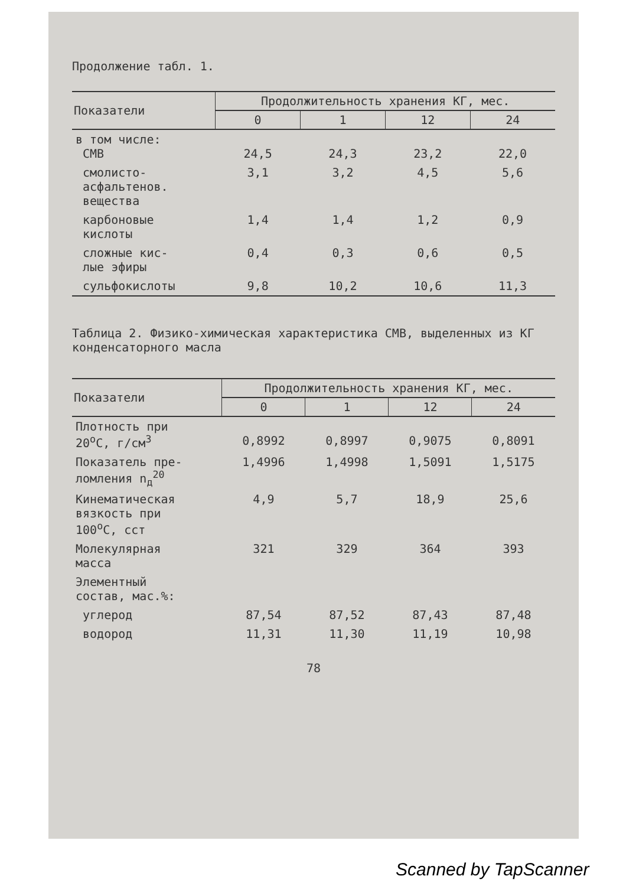Продолжение табл. 1.
| Показатели | Продолжительность хранения КГ, мес. | | | |
| --- | --- | --- | --- | --- |
| | 0 | 1 | 12 | 24 |
| в том числе: СМВ | 24,5 | 24,3 | 23,2 | 22,0 |
| смолисто- асфальтенов. вещества | 3,1 | 3,2 | 4,5 | 5,6 |
| карбоновые кислоты | 1,4 | 1,4 | 1,2 | 0,9 |
| сложные кис- лые эфиры | 0,4 | 0,3 | 0,6 | 0,5 |
| сульфокислоты | 9,8 | 10,2 | 10,6 | 11,3 |
Таблица 2. Физико-химическая характеристика СМВ, выделенных из КГ конденсаторного масла
| Показатели | Продолжительность хранения КГ, мес. | | | |
| --- | --- | --- | --- | --- |
| | 0 | 1 | 12 | 24 |
| Плотность при 20<sup>о</sup>С, г/см<sup>3</sup> | 0,8992 | 0,8997 | 0,9075 | 0,8091 |
| Показатель пре- ломления n<sub>д</sub><sup>20</sup> | 1,4996 | 1,4998 | 1,5091 | 1,5175 |
| Кинематическая вязкость при 100<sup>о</sup>С, сст | 4,9 | 5,7 | 18,9 | 25,6 |
| Молекулярная масса | 321 | 329 | 364 | 393 |
| Элементный состав, мас.%: | | | | |
| углерод | 87,54 | 87,52 | 87,43 | 87,48 |
| водород | 11,31 | 11,30 | 11,19 | 10,98 |
78
Scanned by TapScanner